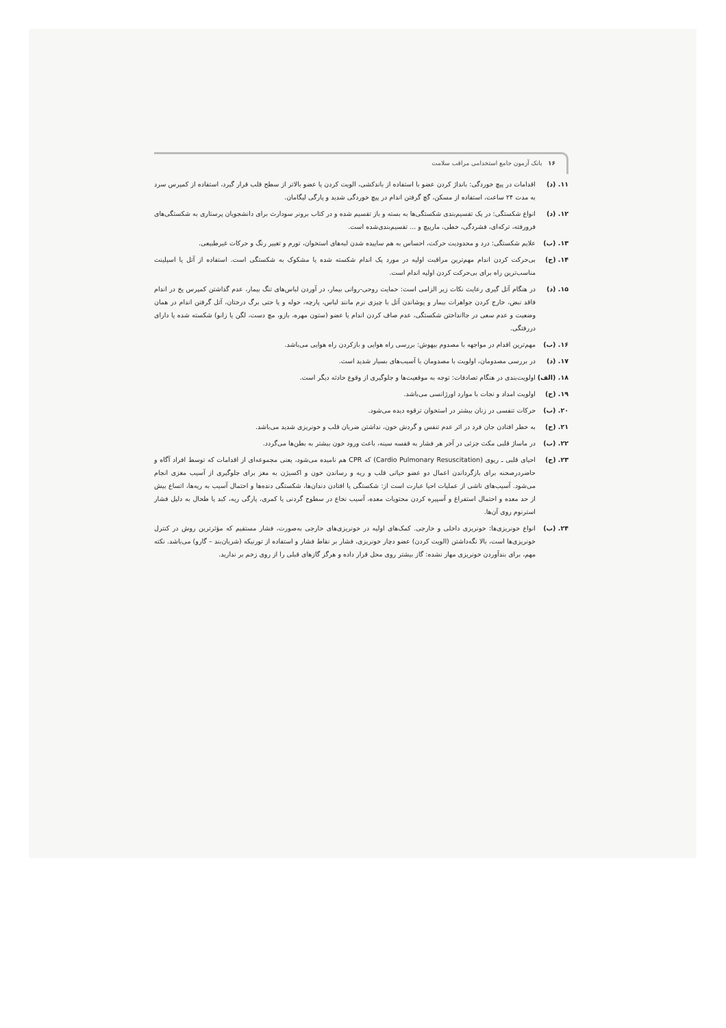۱۶ بانک آزمون جامع استخدامی مراقب سلامت
۱۱. (د) اقدامات در پیچ خوردگی: بانداژ کردن عضو با استفاده از باندکشی، الویت کردن یا عضو بالاتر از سطح قلب قرار گیرد، استفاده از کمپرس سرد به مدت ۲۴ ساعت، استفاده از مسکن، گچ گرفتن اندام در پیچ خوردگی شدید و پارگی لیگامان.
۱۲. (د) انواع شکستگی: در یک تقسیم‌بندی شکستگی‌ها به بسته و باز تقسیم شده و در کتاب برونر سودارث برای دانشجویان پرستاری به شکستگی‌های فرورفته، ترکه‌ای، فشردگی، خطی، مارپیچ و ... تقسیم‌بندی‌شده است.
۱۳. (ب) علایم شکستگی: درد و محدودیت حرکت، احساس به هم ساییده شدن لبه‌های استخوان، تورم و تغییر رنگ و حرکات غیرطبیعی.
۱۴. (ج) بی‌حرکت کردن اندام مهم‌ترین مراقبت اولیه در مورد یک اندام شکسته شده یا مشکوک به شکستگی است. استفاده از آتل یا اسپلینت مناسب‌ترین راه برای بی‌حرکت کردن اولیه اندام است.
۱۵. (د) در هنگام آتل گیری رعایت نکات زیر الزامی است: حمایت روحی-روانی بیمار، در آوردن لباس‌های تنگ بیمار، عدم گذاشتن کمپرس یخ در اندام فاقد نبض، خارج کردن جواهرات بیمار و پوشاندن آتل با چیزی نرم مانند لباس، پارچه، حوله و یا حتی برگ درختان، آتل گرفتن اندام در همان وضعیت و عدم سعی در جاانداختن شکستگی، عدم صاف کردن اندام یا عضو (ستون مهره، بازو، مچ دست، لگن یا زانو) شکسته شده یا دارای دررفتگی.
۱۶. (ب) مهم‌ترین اقدام در مواجهه با مصدوم بیهوش: بررسی راه هوایی و بازکردن راه هوایی می‌باشد.
۱۷. (د) در بررسی مصدومان، اولویت با مصدومان با آسیب‌های بسیار شدید است.
۱۸. (الف)
اولویت‌بندی در هنگام تصادفات: توجه به موقعیت‌ها و جلوگیری از وقوع حادثه دیگر است.
۱۹. (ج) اولویت امداد و نجات با موارد اورژانسی می‌باشد.
۲۰. (ب) حرکات تنفسی در زنان بیشتر در استخوان ترقوه دیده می‌شود.
۲۱. (ج) به خطر افتادن جان فرد در اثر عدم تنفس و گردش خون، نداشتن ضربان قلب و خونریزی شدید می‌باشد.
۲۲. (ب) در ماساژ قلبی مکث جزئی در آخر هر فشار به قفسه سینه، باعث ورود خون بیشتر به بطن‌ها می‌گردد.
۲۳. (ج) احیای قلبی ـ ریوی (Cardio Pulmonary Resuscitation) که CPR هم نامیده می‌شود، یعنی مجموعه‌ای از اقدامات که توسط افراد آگاه و حاضردرصحنه برای بازگرداندن اعمال دو عضو حیاتی قلب و ریه و رساندن خون و اکسیژن به مغز برای جلوگیری از آسیب مغزی انجام می‌شود. آسیب‌های ناشی از عملیات احیا عبارت است از: شکستگی یا افتادن دندان‌ها، شکستگی دنده‌ها و احتمال آسیب به ریه‌ها، اتساع بیش از حد معده و احتمال استفراغ و آسپیره کردن محتویات معده، آسیب نخاع در سطوح گردنی یا کمری، پارگی ریه، کبد یا طحال به دلیل فشار استرنوم روی آن‌ها.
۲۴. (ب) انواع خونریزی‌ها: خونریزی داخلی و خارجی. کمک‌های اولیه در خونریزی‌های خارجی به‌صورت، فشار مستقیم که مؤثرترین روش در کنترل خونریزی‌ها است، بالا نگه‌داشتن (الویت کردن) عضو دچار خونریزی، فشار بر نقاط فشار و استفاده از تورنیکه (شریان‌بند – گارو) می‌باشد. نکته مهم، برای بندآوردن خونریزی مهار نشده: گاز بیشتر روی محل قرار داده و هرگز گازهای قبلی را از روی زخم بر ندارید.